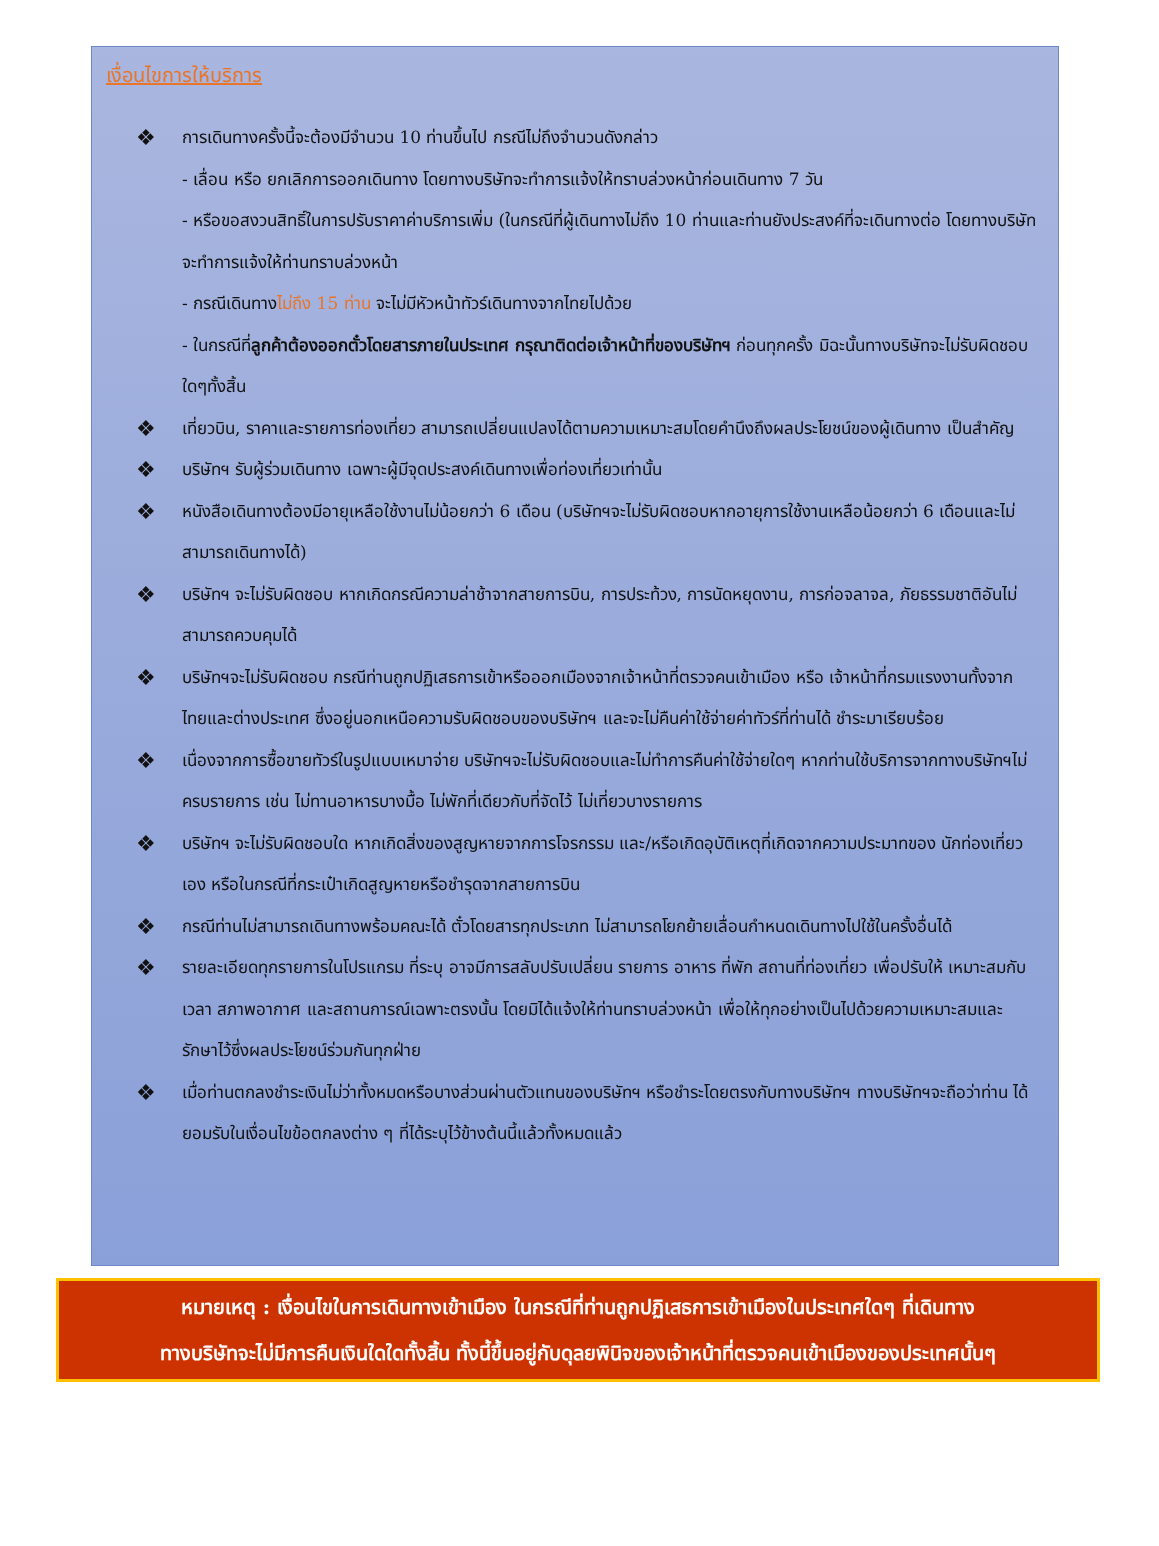เงื่อนไขการให้บริการ
❖ การเดินทางครั้งนี้จะต้องมีจำนวน 10 ท่านขึ้นไป กรณีไม่ถึงจำนวนดังกล่าว
- เลื่อน หรือ ยกเลิกการออกเดินทาง โดยทางบริษัทจะทำการแจ้งให้ทราบล่วงหน้าก่อนเดินทาง 7 วัน
- หรือขอสงวนสิทธิ์ในการปรับราคาค่าบริการเพิ่ม (ในกรณีที่ผู้เดินทางไม่ถึง 10 ท่านและท่านยังประสงค์ที่จะเดินทางต่อ โดยทางบริษัทจะทำการแจ้งให้ท่านทราบล่วงหน้า
- กรณีเดินทางไม่ถึง 15 ท่าน จะไม่มีหัวหน้าทัวร์เดินทางจากไทยไปด้วย
- ในกรณีที่ลูกค้าต้องออกตั๋วโดยสารภายในประเทศ กรุณาติดต่อเจ้าหน้าที่ของบริษัทฯ ก่อนทุกครั้ง มิฉะนั้นทางบริษัทจะไม่รับผิดชอบใดๆทั้งสิ้น
❖ เที่ยวบิน, ราคาและรายการท่องเที่ยว สามารถเปลี่ยนแปลงได้ตามความเหมาะสมโดยคำนึงถึงผลประโยชน์ของผู้เดินทาง เป็นสำคัญ
❖ บริษัทฯ รับผู้ร่วมเดินทาง เฉพาะผู้มีจุดประสงค์เดินทางเพื่อท่องเที่ยวเท่านั้น
❖ หนังสือเดินทางต้องมีอายุเหลือใช้งานไม่น้อยกว่า 6 เดือน (บริษัทฯจะไม่รับผิดชอบหากอายุการใช้งานเหลือน้อยกว่า 6 เดือนและไม่สามารถเดินทางได้)
❖ บริษัทฯ จะไม่รับผิดชอบ หากเกิดกรณีความล่าช้าจากสายการบิน, การประท้วง, การนัดหยุดงาน, การก่อจลาจล, ภัยธรรมชาติอันไม่สามารถควบคุมได้
❖ บริษัทฯจะไม่รับผิดชอบ กรณีท่านถูกปฏิเสธการเข้าหรือออกเมืองจากเจ้าหน้าที่ตรวจคนเข้าเมือง หรือ เจ้าหน้าที่กรมแรงงานทั้งจากไทยและต่างประเทศ ซึ่งอยู่นอกเหนือความรับผิดชอบของบริษัทฯ และจะไม่คืนค่าใช้จ่ายค่าทัวร์ที่ท่านได้ ชำระมาเรียบร้อย
❖ เนื่องจากการซื้อขายทัวร์ในรูปแบบเหมาจ่าย บริษัทฯจะไม่รับผิดชอบและไม่ทำการคืนค่าใช้จ่ายใดๆ หากท่านใช้บริการจากทางบริษัทฯไม่ครบรายการ เช่น ไม่ทานอาหารบางมื้อ ไม่พักที่เดียวกับที่จัดไว้ ไม่เที่ยวบางรายการ
❖ บริษัทฯ จะไม่รับผิดชอบใด หากเกิดสิ่งของสูญหายจากการโจรกรรม และ/หรือเกิดอุบัติเหตุที่เกิดจากความประมาทของ นักท่องเที่ยวเอง หรือในกรณีที่กระเป๋าเกิดสูญหายหรือชำรุดจากสายการบิน
❖ กรณีท่านไม่สามารถเดินทางพร้อมคณะได้ ตั๋วโดยสารทุกประเภท ไม่สามารถโยกย้ายเลื่อนกำหนดเดินทางไปใช้ในครั้งอื่นได้
❖ รายละเอียดทุกรายการในโปรแกรม ที่ระบุ อาจมีการสลับปรับเปลี่ยน รายการ อาหาร ที่พัก สถานที่ท่องเที่ยว เพื่อปรับให้ เหมาะสมกับ เวลา สภาพอากาศ และสถานการณ์เฉพาะตรงนั้น โดยมิได้แจ้งให้ท่านทราบล่วงหน้า เพื่อให้ทุกอย่างเป็นไปด้วยความเหมาะสมและรักษาไว้ซึ่งผลประโยชน์ร่วมกันทุกฝ่าย
❖ เมื่อท่านตกลงชำระเงินไม่ว่าทั้งหมดหรือบางส่วนผ่านตัวแทนของบริษัทฯ หรือชำระโดยตรงกับทางบริษัทฯ ทางบริษัทฯจะถือว่าท่าน ได้ยอมรับในเงื่อนไขข้อตกลงต่าง ๆ ที่ได้ระบุไว้ข้างต้นนี้แล้วทั้งหมดแล้ว
หมายเหตุ : เงื่อนไขในการเดินทางเข้าเมือง ในกรณีที่ท่านถูกปฏิเสธการเข้าเมืองในประเทศใดๆ ที่เดินทาง
ทางบริษัทจะไม่มีการคืนเงินใดใดทั้งสิ้น ทั้งนี้ขึ้นอยู่กับดุลยพินิจของเจ้าหน้าที่ตรวจคนเข้าเมืองของประเทศนั้นๆ